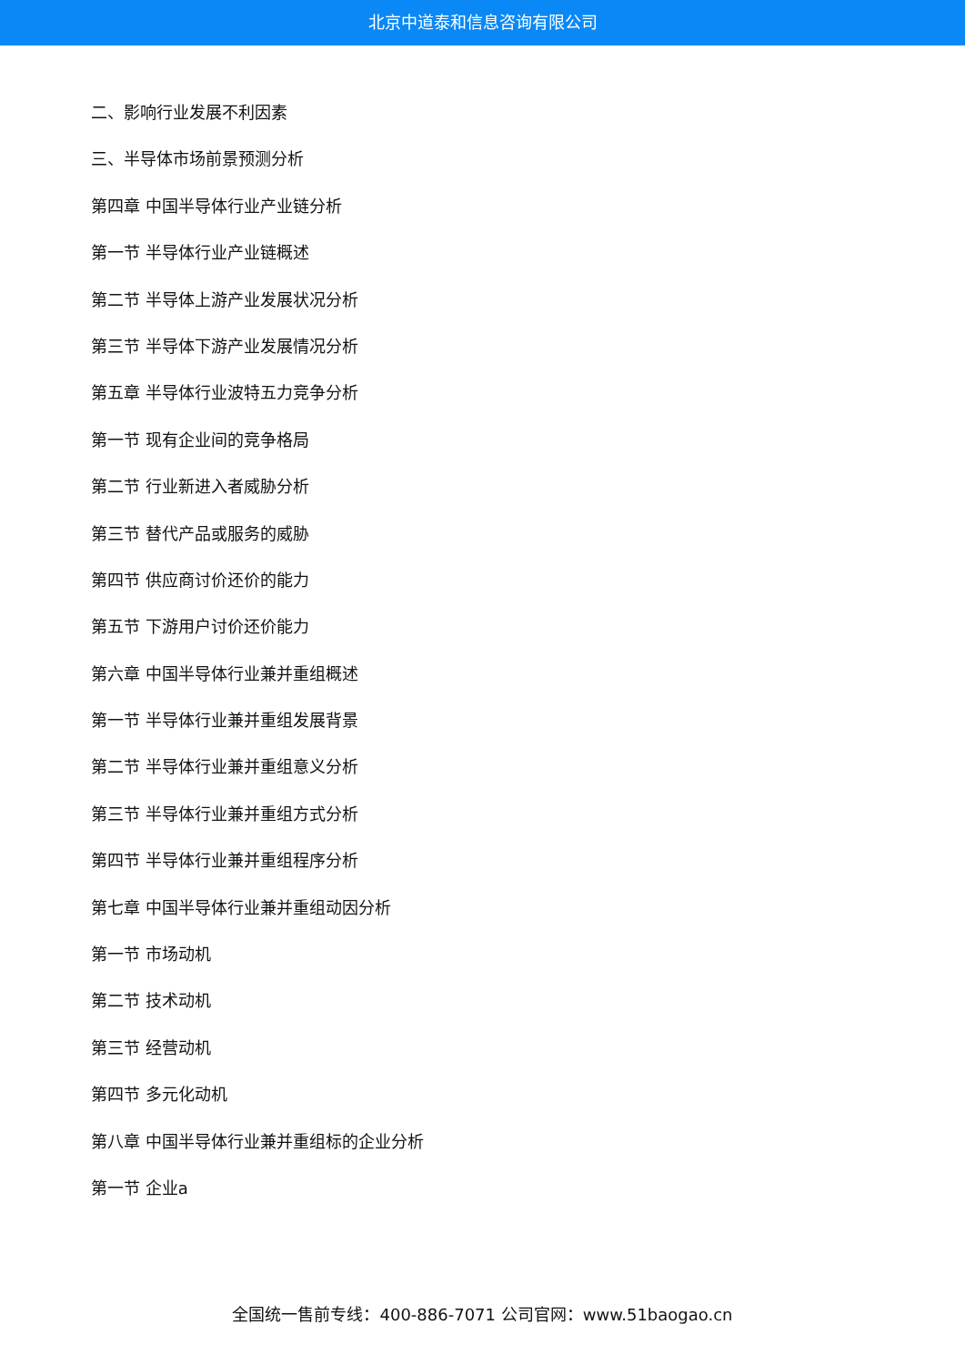北京中道泰和信息咨询有限公司
二、影响行业发展不利因素
三、半导体市场前景预测分析
第四章 中国半导体行业产业链分析
第一节 半导体行业产业链概述
第二节 半导体上游产业发展状况分析
第三节 半导体下游产业发展情况分析
第五章 半导体行业波特五力竞争分析
第一节 现有企业间的竞争格局
第二节 行业新进入者威胁分析
第三节 替代产品或服务的威胁
第四节 供应商讨价还价的能力
第五节 下游用户讨价还价能力
第六章 中国半导体行业兼并重组概述
第一节 半导体行业兼并重组发展背景
第二节 半导体行业兼并重组意义分析
第三节 半导体行业兼并重组方式分析
第四节 半导体行业兼并重组程序分析
第七章 中国半导体行业兼并重组动因分析
第一节 市场动机
第二节 技术动机
第三节 经营动机
第四节 多元化动机
第八章 中国半导体行业兼并重组标的企业分析
第一节 企业a
全国统一售前专线：400-886-7071 公司官网：www.51baogao.cn